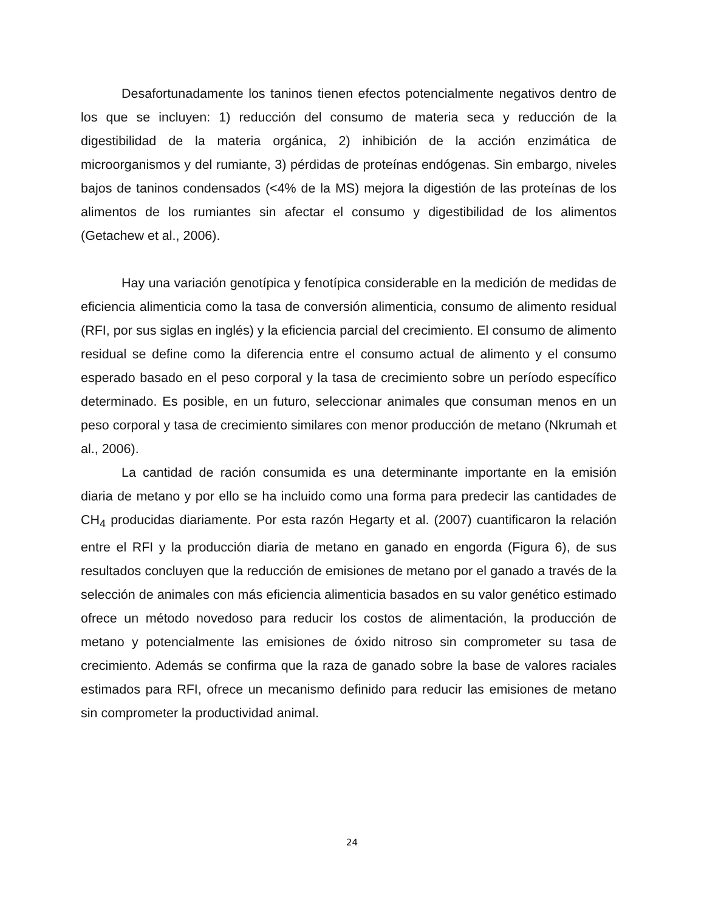Desafortunadamente los taninos tienen efectos potencialmente negativos dentro de los que se incluyen: 1) reducción del consumo de materia seca y reducción de la digestibilidad de la materia orgánica, 2) inhibición de la acción enzimática de microorganismos y del rumiante, 3) pérdidas de proteínas endógenas. Sin embargo, niveles bajos de taninos condensados (<4% de la MS) mejora la digestión de las proteínas de los alimentos de los rumiantes sin afectar el consumo y digestibilidad de los alimentos (Getachew et al., 2006).
Hay una variación genotípica y fenotípica considerable en la medición de medidas de eficiencia alimenticia como la tasa de conversión alimenticia, consumo de alimento residual (RFI, por sus siglas en inglés) y la eficiencia parcial del crecimiento. El consumo de alimento residual se define como la diferencia entre el consumo actual de alimento y el consumo esperado basado en el peso corporal y la tasa de crecimiento sobre un período específico determinado. Es posible, en un futuro, seleccionar animales que consuman menos en un peso corporal y tasa de crecimiento similares con menor producción de metano (Nkrumah et al., 2006).
La cantidad de ración consumida es una determinante importante en la emisión diaria de metano y por ello se ha incluido como una forma para predecir las cantidades de CH<sub>4</sub> producidas diariamente. Por esta razón Hegarty et al. (2007) cuantificaron la relación entre el RFI y la producción diaria de metano en ganado en engorda (Figura 6), de sus resultados concluyen que la reducción de emisiones de metano por el ganado a través de la selección de animales con más eficiencia alimenticia basados en su valor genético estimado ofrece un método novedoso para reducir los costos de alimentación, la producción de metano y potencialmente las emisiones de óxido nitroso sin comprometer su tasa de crecimiento. Además se confirma que la raza de ganado sobre la base de valores raciales estimados para RFI, ofrece un mecanismo definido para reducir las emisiones de metano sin comprometer la productividad animal.
24